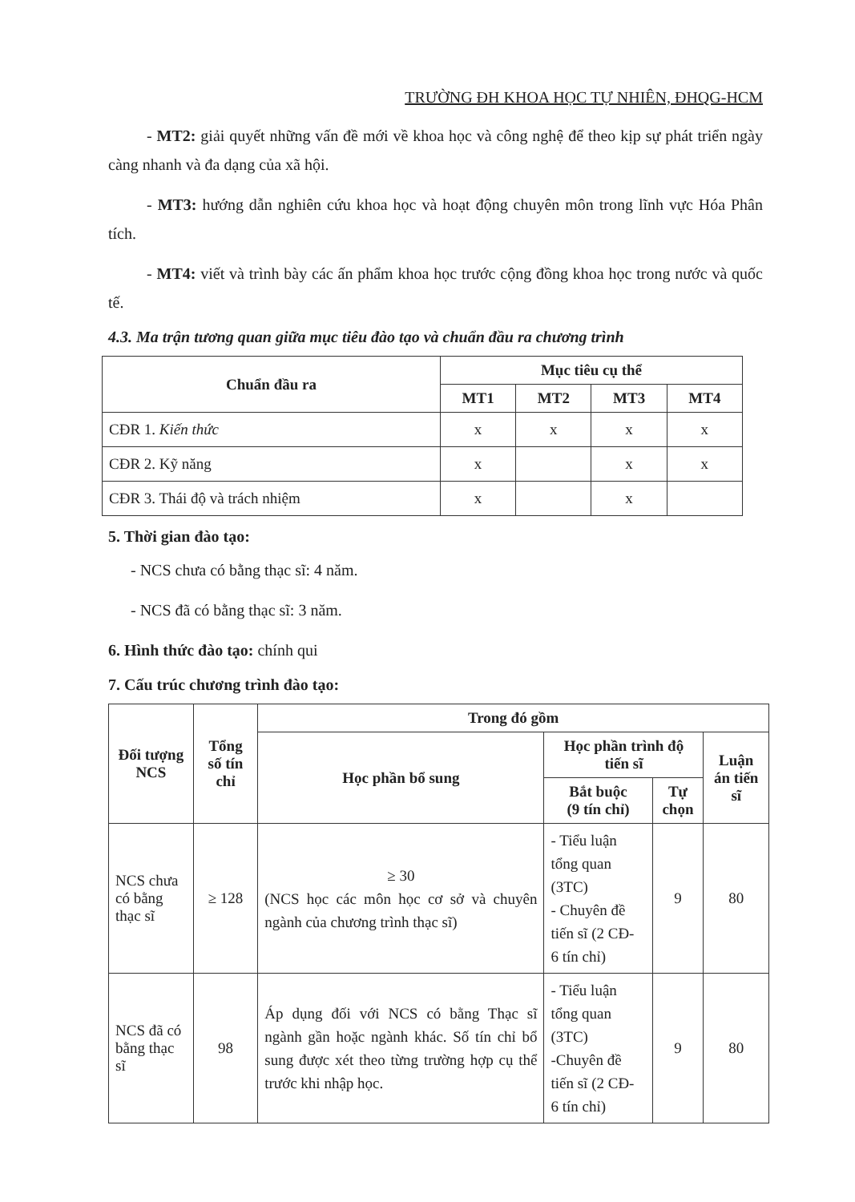TRƯỜNG ĐH KHOA HỌC TỰ NHIÊN, ĐHQG-HCM
- MT2: giải quyết những vấn đề mới về khoa học và công nghệ để theo kịp sự phát triển ngày càng nhanh và đa dạng của xã hội.
- MT3: hướng dẫn nghiên cứu khoa học và hoạt động chuyên môn trong lĩnh vực Hóa Phân tích.
- MT4: viết và trình bày các ấn phẩm khoa học trước cộng đồng khoa học trong nước và quốc tế.
4.3. Ma trận tương quan giữa mục tiêu đào tạo và chuẩn đầu ra chương trình
| Chuẩn đầu ra | Mục tiêu cụ thể | | | |
| --- | --- | --- | --- | --- |
| | MT1 | MT2 | MT3 | MT4 |
| CĐR 1. Kiến thức | x | x | x | x |
| CĐR 2. Kỹ năng | x | | x | x |
| CĐR 3. Thái độ và trách nhiệm | x | | x | |
5. Thời gian đào tạo:
- NCS chưa có bằng thạc sĩ: 4 năm.
- NCS đã có bằng thạc sĩ: 3 năm.
6. Hình thức đào tạo: chính qui
7. Cấu trúc chương trình đào tạo:
| Đối tượng NCS | Tổng số tín chỉ | Trong đó gồm | | | |
| --- | --- | --- | --- | --- | --- |
| | | Học phần bổ sung | Học phần trình độ tiến sĩ | | Luận án tiến sĩ |
| | | | Bắt buộc (9 tín chỉ) | Tự chọn | |
| NCS chưa có bằng thạc sĩ | ≥ 128 | ≥ 30 (NCS học các môn học cơ sở và chuyên ngành của chương trình thạc sĩ) | - Tiểu luận tổng quan (3TC) - Chuyên đề tiến sĩ (2 CĐ- 6 tín chỉ) | 9 | 80 |
| NCS đã có bằng thạc sĩ | 98 | Áp dụng đối với NCS có bằng Thạc sĩ ngành gần hoặc ngành khác. Số tín chỉ bổ sung được xét theo từng trường hợp cụ thể trước khi nhập học. | - Tiểu luận tổng quan (3TC) -Chuyên đề tiến sĩ (2 CĐ- 6 tín chỉ) | 9 | 80 |